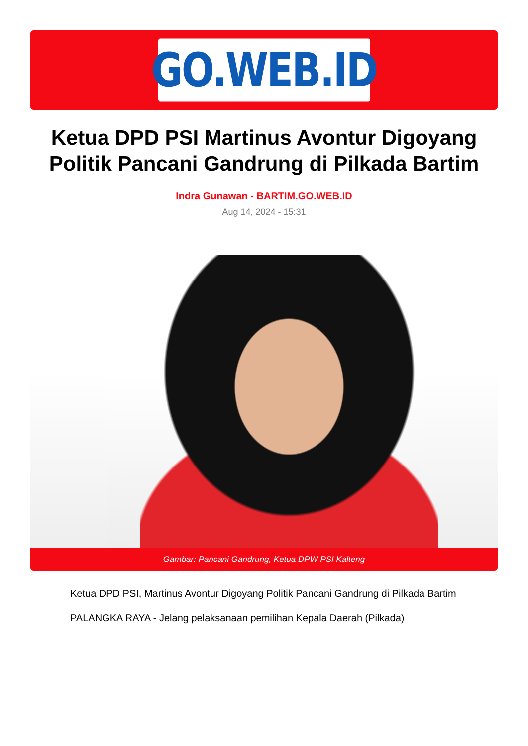GO.WEB.ID
Ketua DPD PSI Martinus Avontur Digoyang Politik Pancani Gandrung di Pilkada Bartim
Indra Gunawan - BARTIM.GO.WEB.ID
Aug 14, 2024 - 15:31
Gambar: Pancani Gandrung, Ketua DPW PSI Kalteng
Ketua DPD PSI, Martinus Avontur Digoyang Politik Pancani Gandrung di Pilkada Bartim
PALANGKA RAYA - Jelang pelaksanaan pemilihan Kepala Daerah (Pilkada)